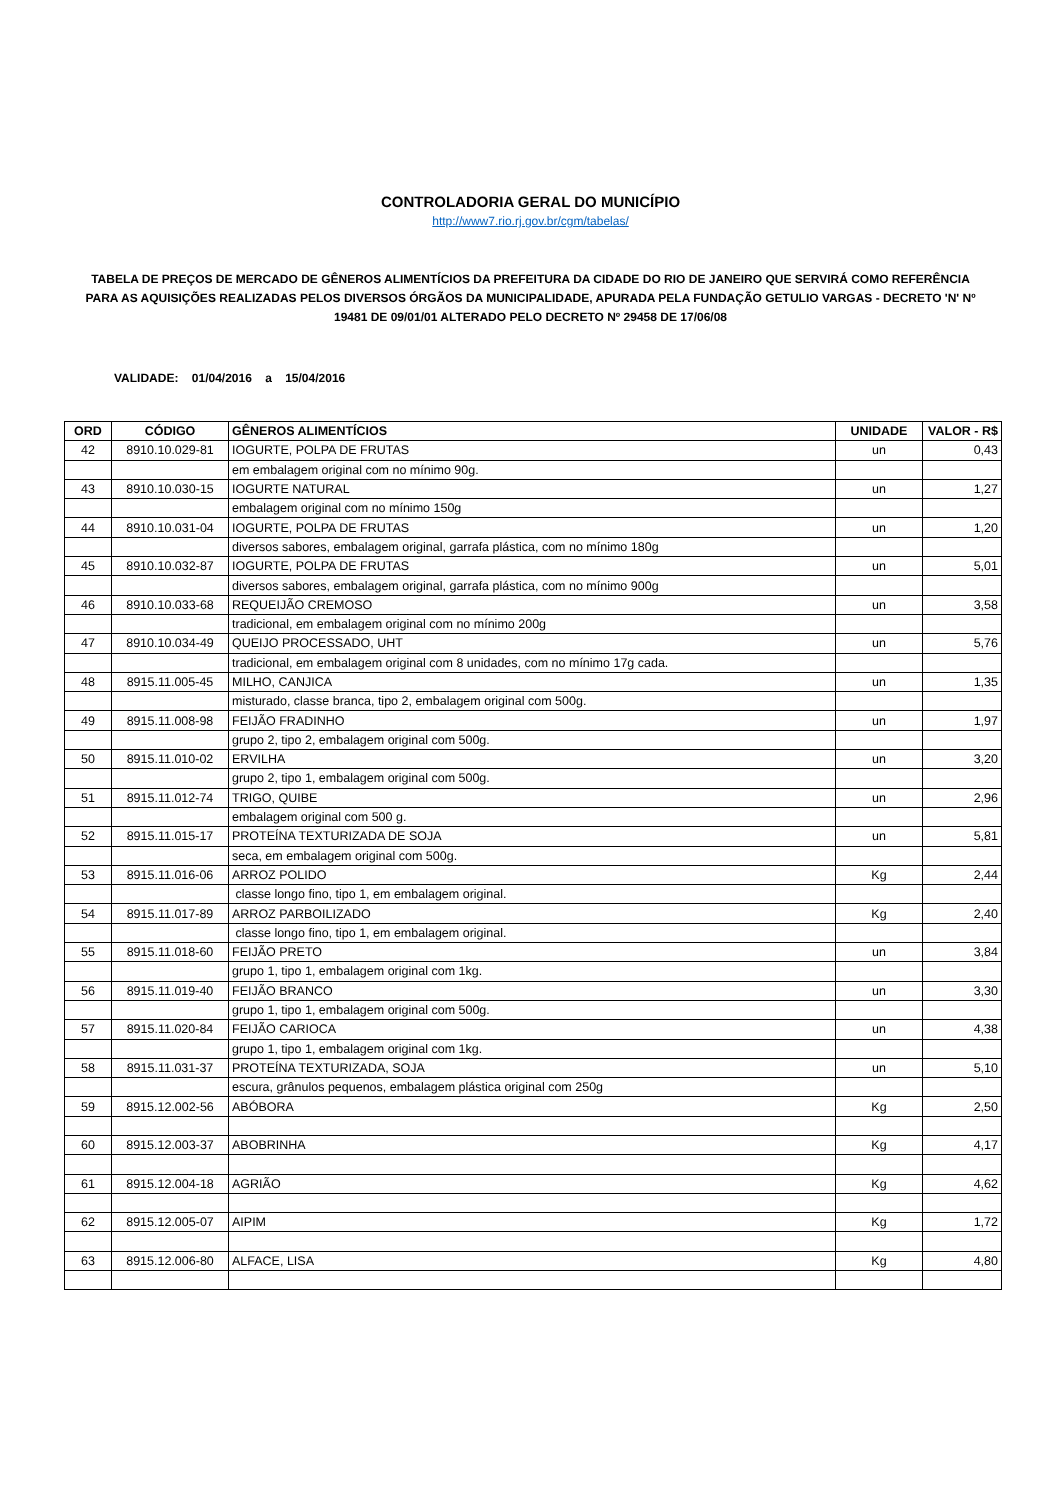CONTROLADORIA GERAL DO MUNICÍPIO
http://www7.rio.rj.gov.br/cgm/tabelas/
TABELA DE PREÇOS DE MERCADO DE GÊNEROS ALIMENTÍCIOS DA PREFEITURA DA CIDADE DO RIO DE JANEIRO QUE SERVIRÁ COMO REFERÊNCIA PARA AS AQUISIÇÕES REALIZADAS PELOS DIVERSOS ÓRGÃOS DA MUNICIPALIDADE, APURADA PELA FUNDAÇÃO GETULIO VARGAS - DECRETO 'N' Nº 19481 DE 09/01/01 ALTERADO PELO DECRETO Nº 29458 DE 17/06/08
VALIDADE: 01/04/2016 a 15/04/2016
| ORD | CÓDIGO | GÊNEROS ALIMENTÍCIOS | UNIDADE | VALOR - R$ |
| --- | --- | --- | --- | --- |
| 42 | 8910.10.029-81 | IOGURTE, POLPA DE FRUTAS | un | 0,43 |
| | | em embalagem original com no mínimo 90g. | | |
| 43 | 8910.10.030-15 | IOGURTE NATURAL | un | 1,27 |
| | | embalagem original com no mínimo 150g | | |
| 44 | 8910.10.031-04 | IOGURTE, POLPA DE FRUTAS | un | 1,20 |
| | | diversos sabores, embalagem original, garrafa plástica, com no mínimo 180g | | |
| 45 | 8910.10.032-87 | IOGURTE, POLPA DE FRUTAS | un | 5,01 |
| | | diversos sabores, embalagem original, garrafa plástica, com no mínimo 900g | | |
| 46 | 8910.10.033-68 | REQUEIJÃO CREMOSO | un | 3,58 |
| | | tradicional, em embalagem original com no mínimo 200g | | |
| 47 | 8910.10.034-49 | QUEIJO PROCESSADO, UHT | un | 5,76 |
| | | tradicional, em embalagem original com 8 unidades, com no mínimo 17g cada. | | |
| 48 | 8915.11.005-45 | MILHO, CANJICA | un | 1,35 |
| | | misturado, classe branca, tipo 2, embalagem original com 500g. | | |
| 49 | 8915.11.008-98 | FEIJÃO FRADINHO | un | 1,97 |
| | | grupo 2, tipo 2, embalagem original com 500g. | | |
| 50 | 8915.11.010-02 | ERVILHA | un | 3,20 |
| | | grupo 2, tipo 1, embalagem original com 500g. | | |
| 51 | 8915.11.012-74 | TRIGO, QUIBE | un | 2,96 |
| | | embalagem original com 500 g. | | |
| 52 | 8915.11.015-17 | PROTEÍNA TEXTURIZADA DE SOJA | un | 5,81 |
| | | seca, em embalagem original com 500g. | | |
| 53 | 8915.11.016-06 | ARROZ POLIDO | Kg | 2,44 |
| | | classe longo fino, tipo 1, em embalagem original. | | |
| 54 | 8915.11.017-89 | ARROZ PARBOILIZADO | Kg | 2,40 |
| | | classe longo fino, tipo 1, em embalagem original. | | |
| 55 | 8915.11.018-60 | FEIJÃO PRETO | un | 3,84 |
| | | grupo 1, tipo 1, embalagem original com 1kg. | | |
| 56 | 8915.11.019-40 | FEIJÃO BRANCO | un | 3,30 |
| | | grupo 1, tipo 1, embalagem original com 500g. | | |
| 57 | 8915.11.020-84 | FEIJÃO CARIOCA | un | 4,38 |
| | | grupo 1, tipo 1, embalagem original com 1kg. | | |
| 58 | 8915.11.031-37 | PROTEÍNA TEXTURIZADA, SOJA | un | 5,10 |
| | | escura, grânulos pequenos, embalagem plástica original com 250g | | |
| 59 | 8915.12.002-56 | ABÓBORA | Kg | 2,50 |
| 60 | 8915.12.003-37 | ABOBRINHA | Kg | 4,17 |
| 61 | 8915.12.004-18 | AGRIÃO | Kg | 4,62 |
| 62 | 8915.12.005-07 | AIPIM | Kg | 1,72 |
| 63 | 8915.12.006-80 | ALFACE, LISA | Kg | 4,80 |